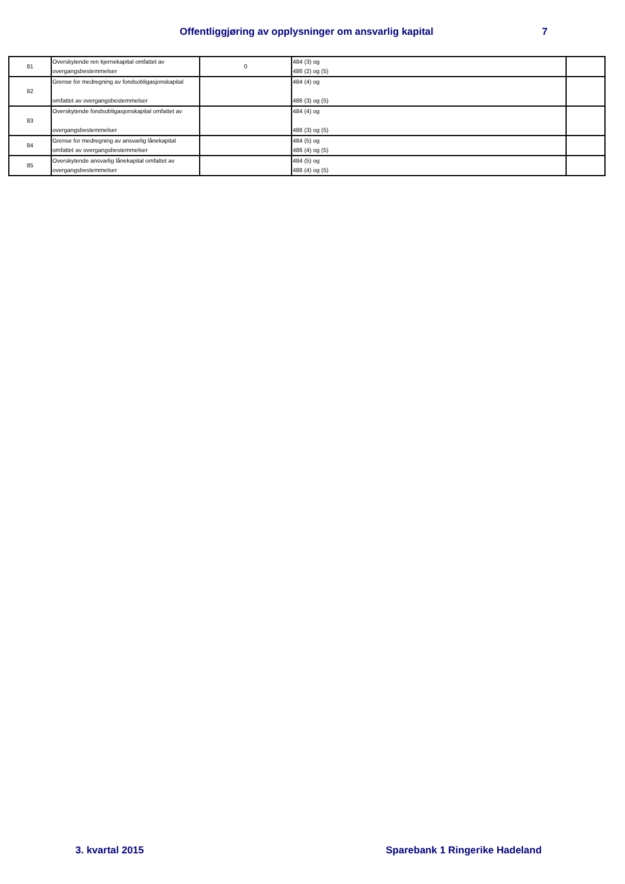Offentliggjøring av opplysninger om ansvarlig kapital 7
| 81 | Overskytende ren kjernekapital omfattet av overgangsbestemmelser | 0 | 484 (3) og 486 (2) og (5) | |
| 82 | Grense for medregning av fondsobligasjonskapital omfattet av overgangsbestemmelser | | 484 (4) og 486 (3) og (5) | |
| 83 | Overskytende fondsobligasjonskapital omfattet av overgangsbestemmelser | | 484 (4) og 486 (3) og (5) | |
| 84 | Grense for medregning av ansvarlig lånekapital omfattet av overgangsbestemmelser | | 484 (5) og 486 (4) og (5) | |
| 85 | Overskytende ansvarlig lånekapital omfattet av overgangsbestemmelser | | 484 (5) og 486 (4) og (5) | |
3. kvartal 2015 Sparebank 1 Ringerike Hadeland